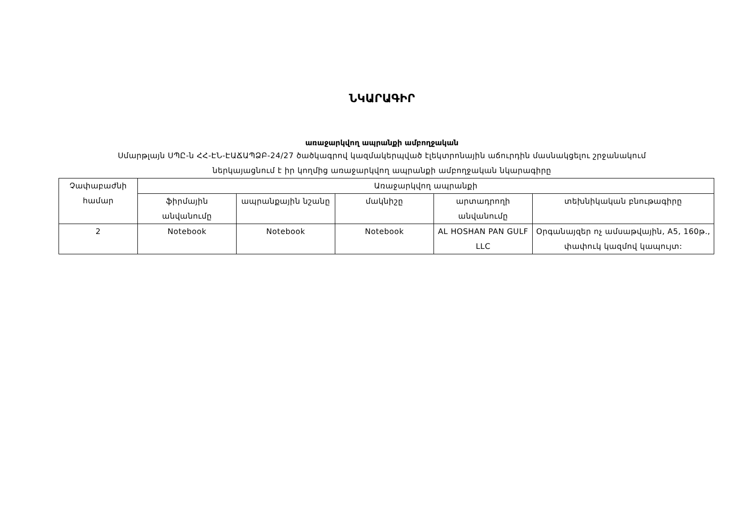ՆԿԱՐԱԳԻՐ
առաջարկվող ապրանքի ամբողջական
Սմարթլայն ՍՊԸ-ն ՀՀ-ԷՆ-ԷԱՃԱՊՁԲ-24/27 ծածկագրով կազմակերպված էլեկտրոնային աճուրդին մասնակցելու շրջանակում
ներկայացնում է իր կողմից առաջարկվող ապրանքի ամբողջական նկարագիրը
| Չափաբաժնի համար | Առաջարկվող ապրանքի | | | | |
| --- | --- | --- | --- | --- | --- |
| | ֆիրմային անվանումը | ապրանքային նշանը | մակնիշը | արտադրողի անվանումը | տեխնիկական բնութագիրը |
| 2 | Notebook | Notebook | Notebook | AL HOSHAN PAN GULF LLC | Օրգանայզեր ոչ ամսաթվային, A5, 160թ., փափուկ կազմով կապույտ: |